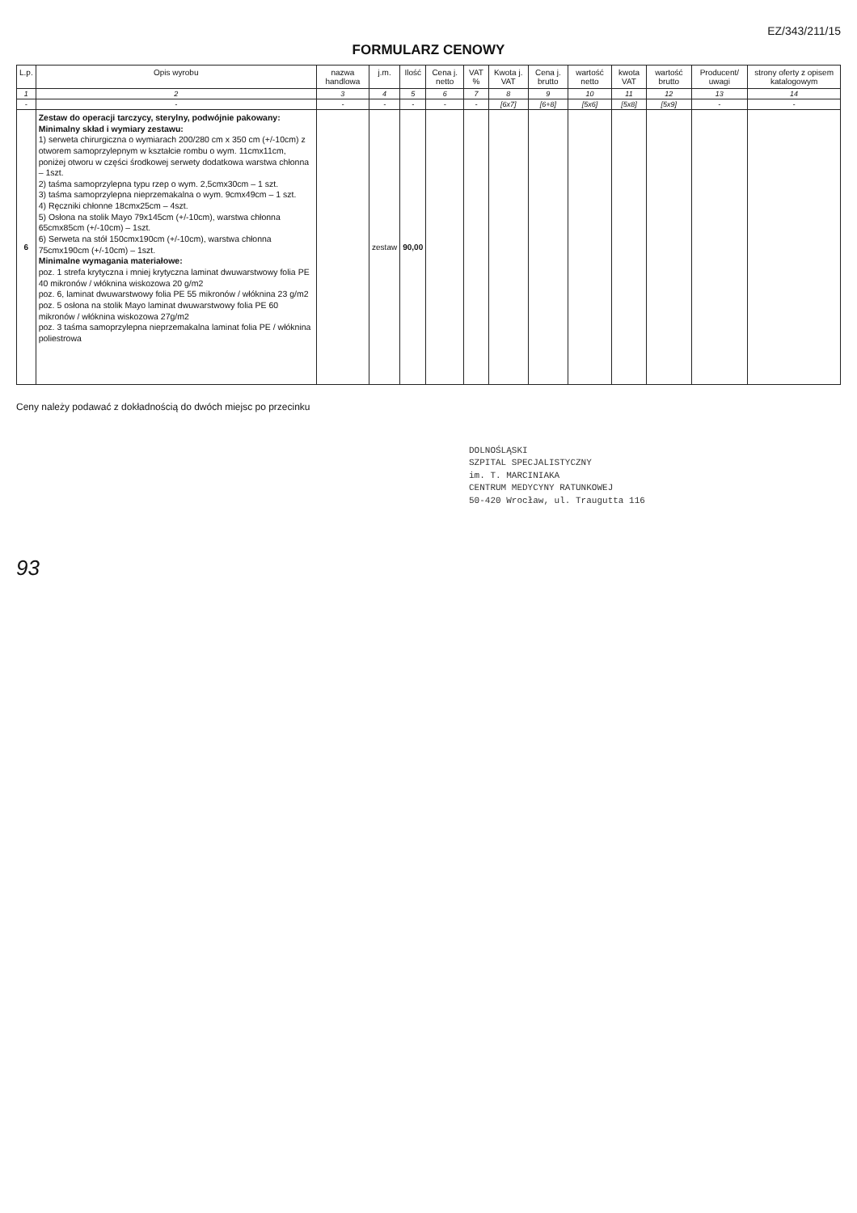EZ/343/211/15
FORMULARZ CENOWY
| L.p. | Opis wyrobu | nazwa handlowa | j.m. | Ilość | Cena j. netto | VAT % | Kwota j. VAT | Cena j. brutto | wartość netto | kwota VAT | wartość brutto | Producent/ uwagi | strony oferty z opisem katalogowym |
| --- | --- | --- | --- | --- | --- | --- | --- | --- | --- | --- | --- | --- | --- |
| 1 | 2 | 3 | 4 | 5 | 6 | 7 | 8 | 9 | 10 | 11 | 12 | 13 | 14 |
| - | - | - | - | - | - | - | [6x7] | [6+8] | [5x6] | [5x8] | [5x9] | - | - |
| 6 | Zestaw do operacji tarczycy, sterylny, podwójnie pakowany: Minimalny skład i wymiary zestawu: 1) serweta chirurgiczna o wymiarach 200/280 cm x 350 cm (+/-10cm) z otworem samoprzylepnym w kształcie rombu o wym. 11cmx11cm, poniżej otworu w części środkowej serwety dodatkowa warstwa chłonna – 1szt. 2) taśma samoprzylepna typu rzep o wym. 2,5cmx30cm – 1 szt. 3) taśma samoprzylepna nieprzemakalna o wym. 9cmx49cm – 1 szt. 4) Ręczniki chłonne 18cmx25cm – 4szt. 5) Osłona na stolik Mayo 79x145cm (+/-10cm), warstwa chłonna 65cmx85cm (+/-10cm) – 1szt. 6) Serweta na stół 150cmx190cm (+/-10cm), warstwa chłonna 75cmx190cm (+/-10cm) – 1szt. Minimalne wymagania materiałowe: poz. 1 strefa krytyczna i mniej krytyczna laminat dwuwarstwowy folia PE 40 mikronów / włóknina wiskozowa 20 g/m2 poz. 6, laminat dwuwarstwowy folia PE 55 mikronów / włóknina 23 g/m2 poz. 5 osłona na stolik Mayo laminat dwuwarstwowy folia PE 60 mikronów / włóknina wiskozowa 27g/m2 poz. 3 taśma samoprzylepna nieprzemakalna laminat folia PE / włóknina poliestrowa | | zestaw | 90,00 | | | | | | | | | |
Ceny należy podawać z dokładnością do dwóch miejsc po przecinku
DOLNOŚLĄSKI
SZPITAL SPECJALISTYCZNY
im. T. MARCINIAKA
CENTRUM MEDYCYNY RATUNKOWEJ
50-420 Wrocław, ul. Traugutta 116
93